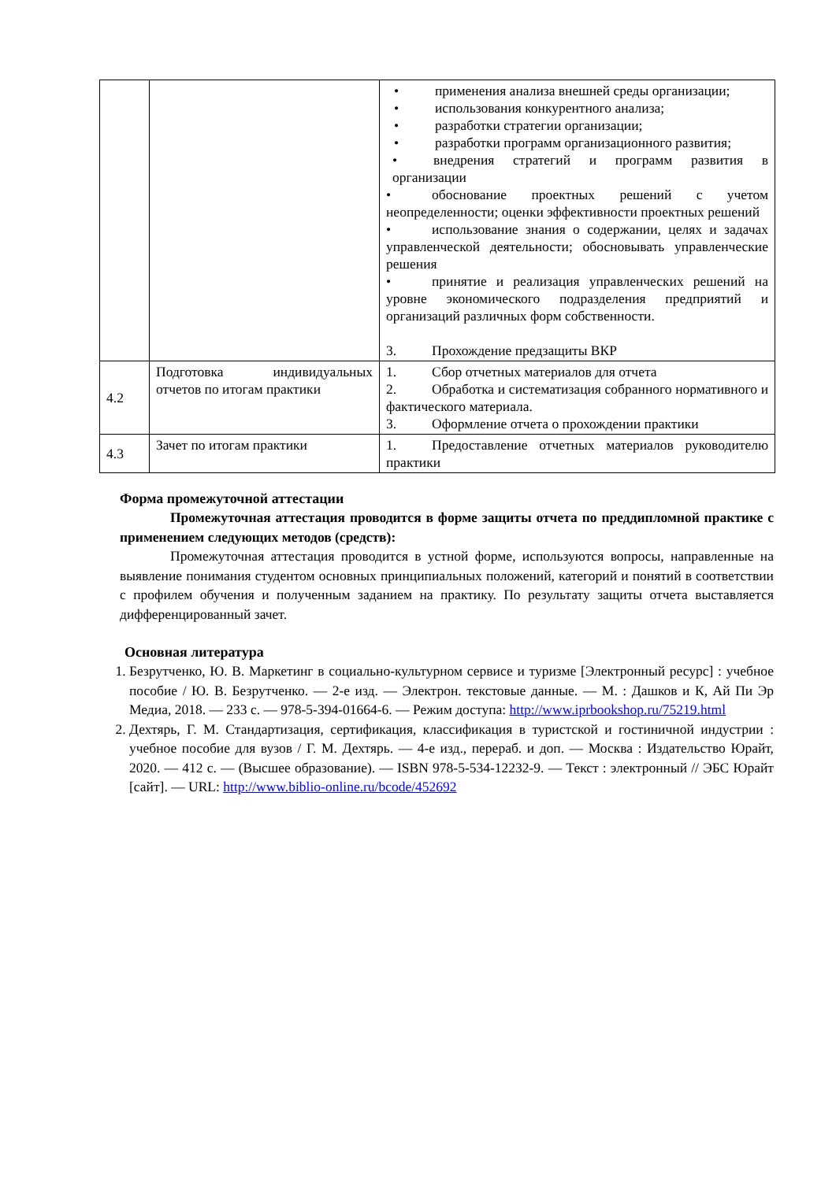| | | • применения анализа внешней среды организации; • использования конкурентного анализа; • разработки стратегии организации; • разработки программ организационного развития; • внедрения стратегий и программ развития в организации • обоснование проектных решений с учетом неопределенности; оценки эффективности проектных решений • использование знания о содержании, целях и задачах управленческой деятельности; обосновывать управленческие решения • принятие и реализация управленческих решений на уровне экономического подразделения предприятий и организаций различных форм собственности. 3. Прохождение предзащиты ВКР |
| 4.2 | Подготовка индивидуальных отчетов по итогам практики | 1. Сбор отчетных материалов для отчета 2. Обработка и систематизация собранного нормативного и фактического материала. 3. Оформление отчета о прохождении практики |
| 4.3 | Зачет по итогам практики | 1. Предоставление отчетных материалов руководителю практики |
Форма промежуточной аттестации
Промежуточная аттестация проводится в форме защиты отчета по преддипломной практике с применением следующих методов (средств):
Промежуточная аттестация проводится в устной форме, используются вопросы, направленные на выявление понимания студентом основных принципиальных положений, категорий и понятий в соответствии с профилем обучения и полученным заданием на практику. По результату защиты отчета выставляется дифференцированный зачет.
Основная литература
1. Безрутченко, Ю. В. Маркетинг в социально-культурном сервисе и туризме [Электронный ресурс] : учебное пособие / Ю. В. Безрутченко. — 2-е изд. — Электрон. текстовые данные. — М. : Дашков и К, Ай Пи Эр Медиа, 2018. — 233 с. — 978-5-394-01664-6. — Режим доступа: http://www.iprbookshop.ru/75219.html
2. Дехтярь, Г. М. Стандартизация, сертификация, классификация в туристской и гостиничной индустрии : учебное пособие для вузов / Г. М. Дехтярь. — 4-е изд., перераб. и доп. — Москва : Издательство Юрайт, 2020. — 412 с. — (Высшее образование). — ISBN 978-5-534-12232-9. — Текст : электронный // ЭБС Юрайт [сайт]. — URL: http://www.biblio-online.ru/bcode/452692